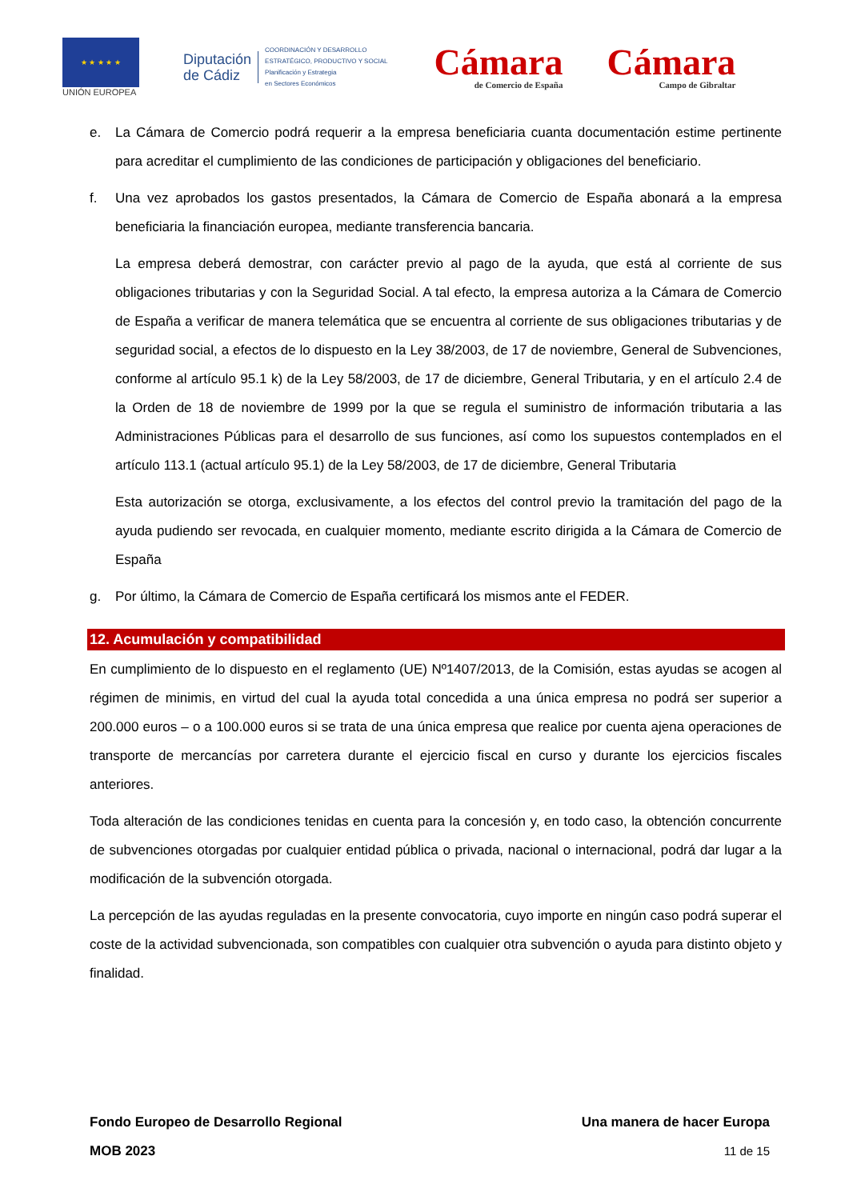★ ★ ★ ★ ★
UNIÓN EUROPEA
Diputación
de Cádiz
COORDINACIÓN Y DESARROLLO
ESTRATÉGICO, PRODUCTIVO Y SOCIAL
Planificación y Estrategia
en Sectores Económicos
Cámara
de Comercio de España
Cámara
Campo de Gibraltar
e. La Cámara de Comercio podrá requerir a la empresa beneficiaria cuanta documentación estime pertinente para acreditar el cumplimiento de las condiciones de participación y obligaciones del beneficiario.
f. Una vez aprobados los gastos presentados, la Cámara de Comercio de España abonará a la empresa beneficiaria la financiación europea, mediante transferencia bancaria.
La empresa deberá demostrar, con carácter previo al pago de la ayuda, que está al corriente de sus obligaciones tributarias y con la Seguridad Social. A tal efecto, la empresa autoriza a la Cámara de Comercio de España a verificar de manera telemática que se encuentra al corriente de sus obligaciones tributarias y de seguridad social, a efectos de lo dispuesto en la Ley 38/2003, de 17 de noviembre, General de Subvenciones, conforme al artículo 95.1 k) de la Ley 58/2003, de 17 de diciembre, General Tributaria, y en el artículo 2.4 de la Orden de 18 de noviembre de 1999 por la que se regula el suministro de información tributaria a las Administraciones Públicas para el desarrollo de sus funciones, así como los supuestos contemplados en el artículo 113.1 (actual artículo 95.1) de la Ley 58/2003, de 17 de diciembre, General Tributaria
Esta autorización se otorga, exclusivamente, a los efectos del control previo la tramitación del pago de la ayuda pudiendo ser revocada, en cualquier momento, mediante escrito dirigida a la Cámara de Comercio de España
g. Por último, la Cámara de Comercio de España certificará los mismos ante el FEDER.
12. Acumulación y compatibilidad
En cumplimiento de lo dispuesto en el reglamento (UE) Nº1407/2013, de la Comisión, estas ayudas se acogen al régimen de minimis, en virtud del cual la ayuda total concedida a una única empresa no podrá ser superior a 200.000 euros – o a 100.000 euros si se trata de una única empresa que realice por cuenta ajena operaciones de transporte de mercancías por carretera durante el ejercicio fiscal en curso y durante los ejercicios fiscales anteriores.
Toda alteración de las condiciones tenidas en cuenta para la concesión y, en todo caso, la obtención concurrente de subvenciones otorgadas por cualquier entidad pública o privada, nacional o internacional, podrá dar lugar a la modificación de la subvención otorgada.
La percepción de las ayudas reguladas en la presente convocatoria, cuyo importe en ningún caso podrá superar el coste de la actividad subvencionada, son compatibles con cualquier otra subvención o ayuda para distinto objeto y finalidad.
Fondo Europeo de Desarrollo Regional Una manera de hacer Europa
MOB 2023 11 de 15